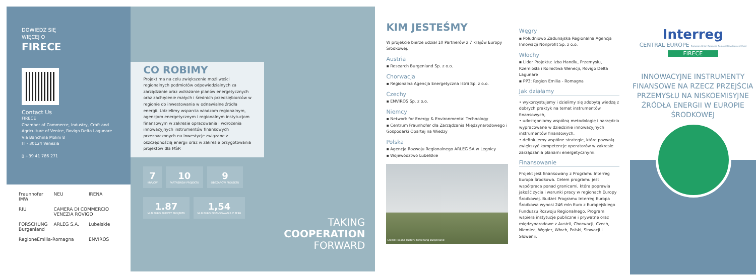DOWIEDZ SIĘ
WIĘCEJ O
FIRECE
Contact Us
FIRECE
Chamber of Commerce, Industry, Craft and Agriculture of Venice, Rovigo Delta Lagunare
Via Banchina Molini 8
IT - 30124 Venezia
▯ +39 41 786 271
Fraunhofer IMW NEU IRENA RIU CAMERA DI COMMERCIO VENEZIA ROVIGO FORSCHUNG Burgenland ARLEG S.A. Lubelskie RegioneEmilia-Romagna ENVIROS
CO ROBIMY
Projekt ma na celu zwiększenie możliwości regionalnych podmiotów odpowiedzialnych za zarządzanie oraz wdrażanie planów energetycznych oraz zachęcenie małych i średnich przedsiębiorców w regionie do inwestowania w odnawialne źródła energii. Udzielimy wsparcia władzom regionalnym, agencjom energetycznym i regionalnym instytucjom finansowym w zakresie opracowania i wdrożenia innowacyjnych instrumentów finansowych przeznaczonych na inwestycje związane z oszczędnością energii oraz w zakresie przygotowania projektów dla MŚP.
7
KRAJÓW
10
PARTNERÓW PROJEKTU
9
OBSZARÓW PROJEKTU
1.87
MLN EURO BUDŻET PROJEKTU
1,54
MLN EURO FINANSOWANIA Z EFRR
TAKING
COOPERATION
FORWARD
KIM JESTEŚMY
W projekcie bierze udział 10 Partnerów z 7 krajów Europy Środkowej.
Austria
▪ Research Burgenland Sp. z o.o.
Chorwacja
▪ Regionalna Agencja Energetyczna Istrii Sp. z o.o.
Czechy
▪ ENVIROS Sp. z o.o.
Niemcy
▪ Network for Energy & Environmental Technology
▪ Centrum Fraunhofer dla Zarządzania Międzynarodowego i Gospodarki Opartej na Wiedzy
Polska
▪ Agencja Rozwoju Regionalnego ARLEG SA w Legnicy
▪ Województwo Lubelskie
Credit: Roland Pasterk Forschung Burgenland
Węgry
▪ Południowo Zadunajska Regionalna Agencja Innowacji Nonprofit Sp. z o.o.
Włochy
▪ Lider Projektu: Izba Handlu, Przemysłu, Rzemiosła i Rolnictwa Wenecji, Rovigo Delta Lagunare
▪ PP3: Region Emilia - Romagna
Jak działamy
• wykorzystujemy i dzielimy się zdobytą wiedzą z dobrych praktyk na temat instrumentów finansowych,
• udostępniamy wspólną metodologię i narzędzia wypracowane w dziedzinie innowacyjnych instrumentów finansowych,
• definiujemy wspólne strategie, które pozwolą zwiększyć kompetencje operatorów w zakresie zarządzania planami energetycznymi.
Finansowanie
Projekt jest finansowany z Programu Interreg Europa Środkowa. Celem programu jest współpraca ponad granicami, która poprawia jakość życia i warunki pracy w regionach Europy Środkowej. Budżet Programu Interreg Europa Środkowa wynosi 246 mln Euro z Europejskiego Funduszu Rozwoju Regionalnego. Program wspiera instytucje publiczne i prywatne oraz międzynarodowe z Austrii, Chorwacji, Czech, Niemiec, Węgier, Włoch, Polski, Słowacji i Słowenii.
Interreg
CENTRAL EUROPE European Union European Regional Development Fund
FIRECE
INNOWACYJNE INSTRUMENTY FINANSOWE NA RZECZ PRZEJŚCIA PRZEMYSŁU NA NISKOEMISYJNE ŹRÓDŁA ENERGII W EUROPIE ŚRODKOWEJ